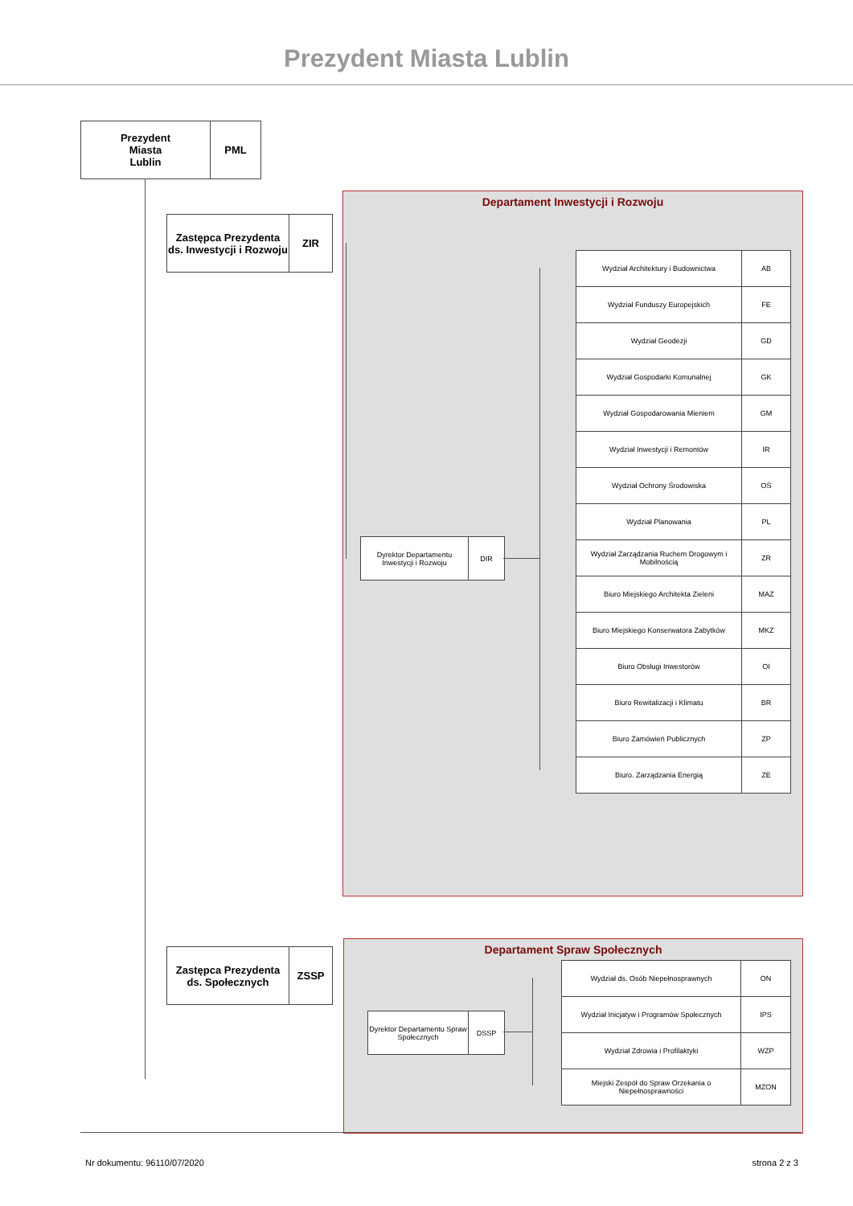Prezydent Miasta Lublin
Prezydent
Miasta
Lublin
PML
Zastępca Prezydenta ds. Inwestycji i Rozwoju
ZIR
Departament Inwestycji i Rozwoju
Dyrektor Departamentu Inwestycji i Rozwoju
DIR
Wydział Architektury i Budownictwa AB
Wydział Funduszy Europejskich FE
Wydział Geodezji GD
Wydział Gospodarki Komunalnej GK
Wydział Gospodarowania Mieniem GM
Wydział Inwestycji i Remontów IR
Wydział Ochrony Środowiska OŚ
Wydział Planowania PL
Wydział Zarządzania Ruchem Drogowym i Mobilnością
ZR
Biuro Miejskiego Architekta Zieleni MAZ
Biuro Miejskiego Konserwatora Zabytków
MKZ
Biuro Obsługi Inwestorów OI
Biuro Rewitalizacji i Klimatu BR
Biuro Zamówień Publicznych ZP
Biuro. Zarządzania Energią ZE
Zastępca Prezydenta ds. Społecznych
ZSSP
Departament Spraw Społecznych
Dyrektor Departamentu Spraw Społecznych
DSSP
Wydział ds. Osób Niepełnosprawnych ON
Wydział Inicjatyw i Programów Społecznych IPS
Wydział Zdrowia i Profilaktyki WZP
Miejski Zespół do Spraw Orzekania o Niepełnosprawności
MZON
Nr dokumentu: 96110/07/2020 strona 2 z 3